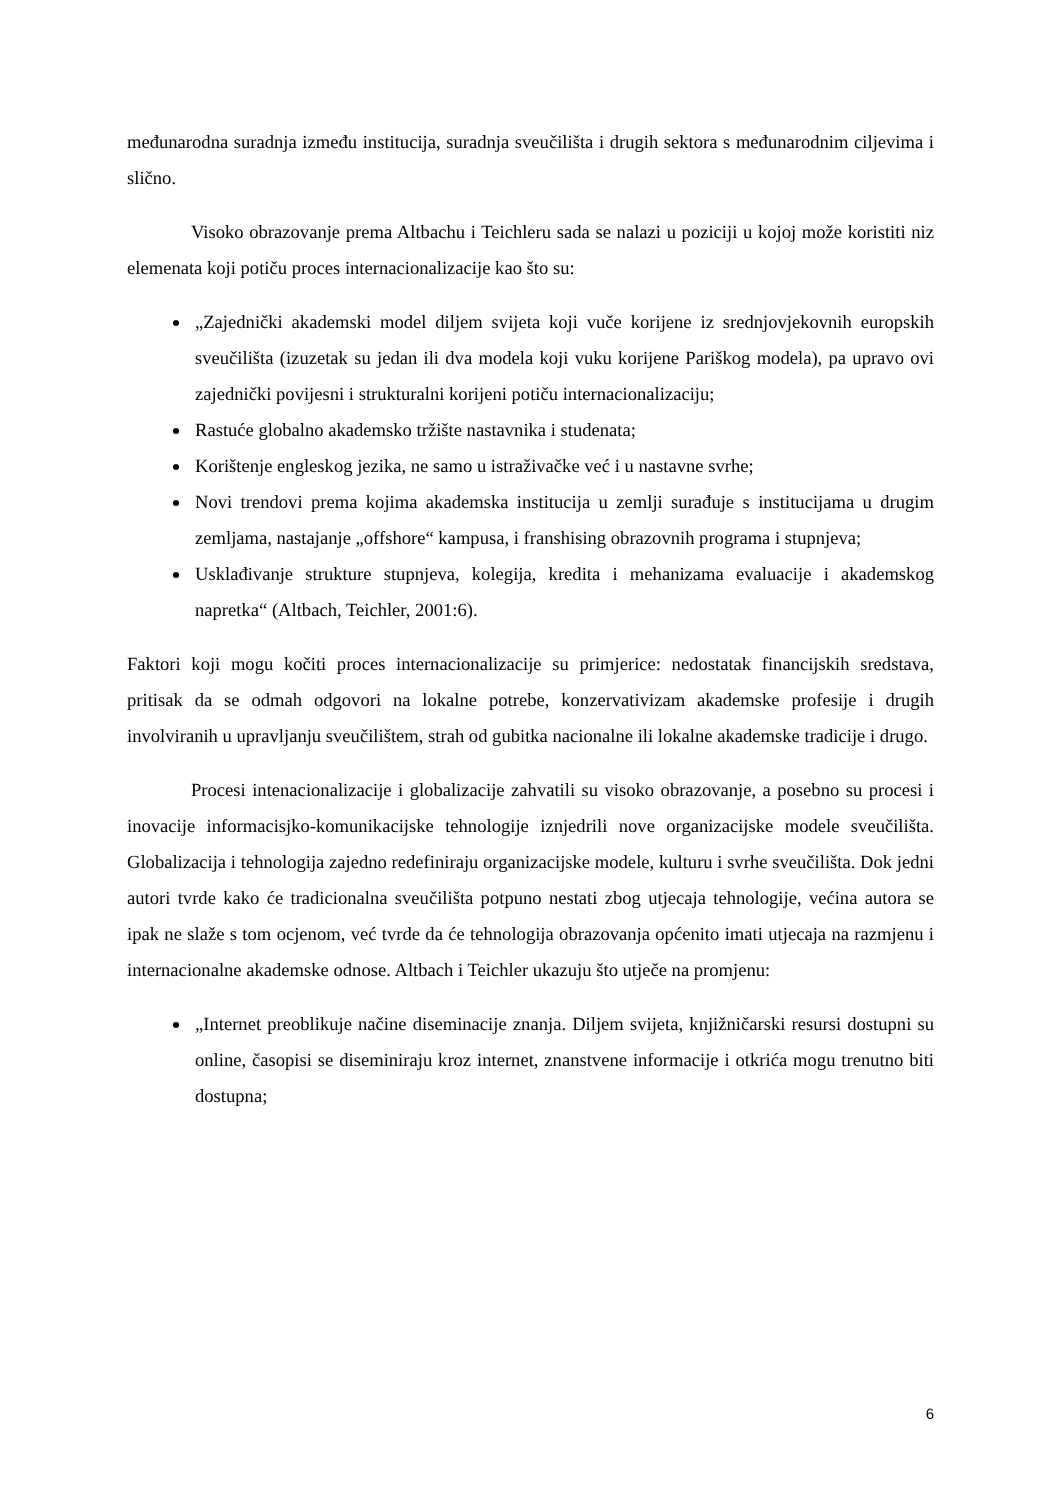međunarodna suradnja između institucija, suradnja sveučilišta i drugih sektora s međunarodnim ciljevima i slično.
Visoko obrazovanje prema Altbachu i Teichleru sada se nalazi u poziciji u kojoj može koristiti niz elemenata koji potiču proces internacionalizacije kao što su:
„Zajednički akademski model diljem svijeta koji vuče korijene iz srednjovjekovnih europskih sveučilišta (izuzetak su jedan ili dva modela koji vuku korijene Pariškog modela), pa upravo ovi zajednički povijesni i strukturalni korijeni potiču internacionalizaciju;
Rastuće globalno akademsko tržište nastavnika i studenata;
Korištenje engleskog jezika, ne samo u istraživačke već i u nastavne svrhe;
Novi trendovi prema kojima akademska institucija u zemlji surađuje s institucijama u drugim zemljama, nastajanje „offshore“ kampusa, i franshising obrazovnih programa i stupnjeva;
Usklađivanje strukture stupnjeva, kolegija, kredita i mehanizama evaluacije i akademskog napretka“ (Altbach, Teichler, 2001:6).
Faktori koji mogu kočiti proces internacionalizacije su primjerice: nedostatak financijskih sredstava, pritisak da se odmah odgovori na lokalne potrebe, konzervativizam akademske profesije i drugih involviranih u upravljanju sveučilištem, strah od gubitka nacionalne ili lokalne akademske tradicije i drugo.
Procesi intenacionalizacije i globalizacije zahvatili su visoko obrazovanje, a posebno su procesi i inovacije informacisjko-komunikacijske tehnologije iznjedrili nove organizacijske modele sveučilišta. Globalizacija i tehnologija zajedno redefiniraju organizacijske modele, kulturu i svrhe sveučilišta. Dok jedni autori tvrde kako će tradicionalna sveučilišta potpuno nestati zbog utjecaja tehnologije, većina autora se ipak ne slaže s tom ocjenom, već tvrde da će tehnologija obrazovanja općenito imati utjecaja na razmjenu i internacionalne akademske odnose. Altbach i Teichler ukazuju što utječe na promjenu:
„Internet preoblikuje načine diseminacije znanja. Diljem svijeta, knjižničarski resursi dostupni su online, časopisi se diseminiraju kroz internet, znanstvene informacije i otkrića mogu trenutno biti dostupna;
6